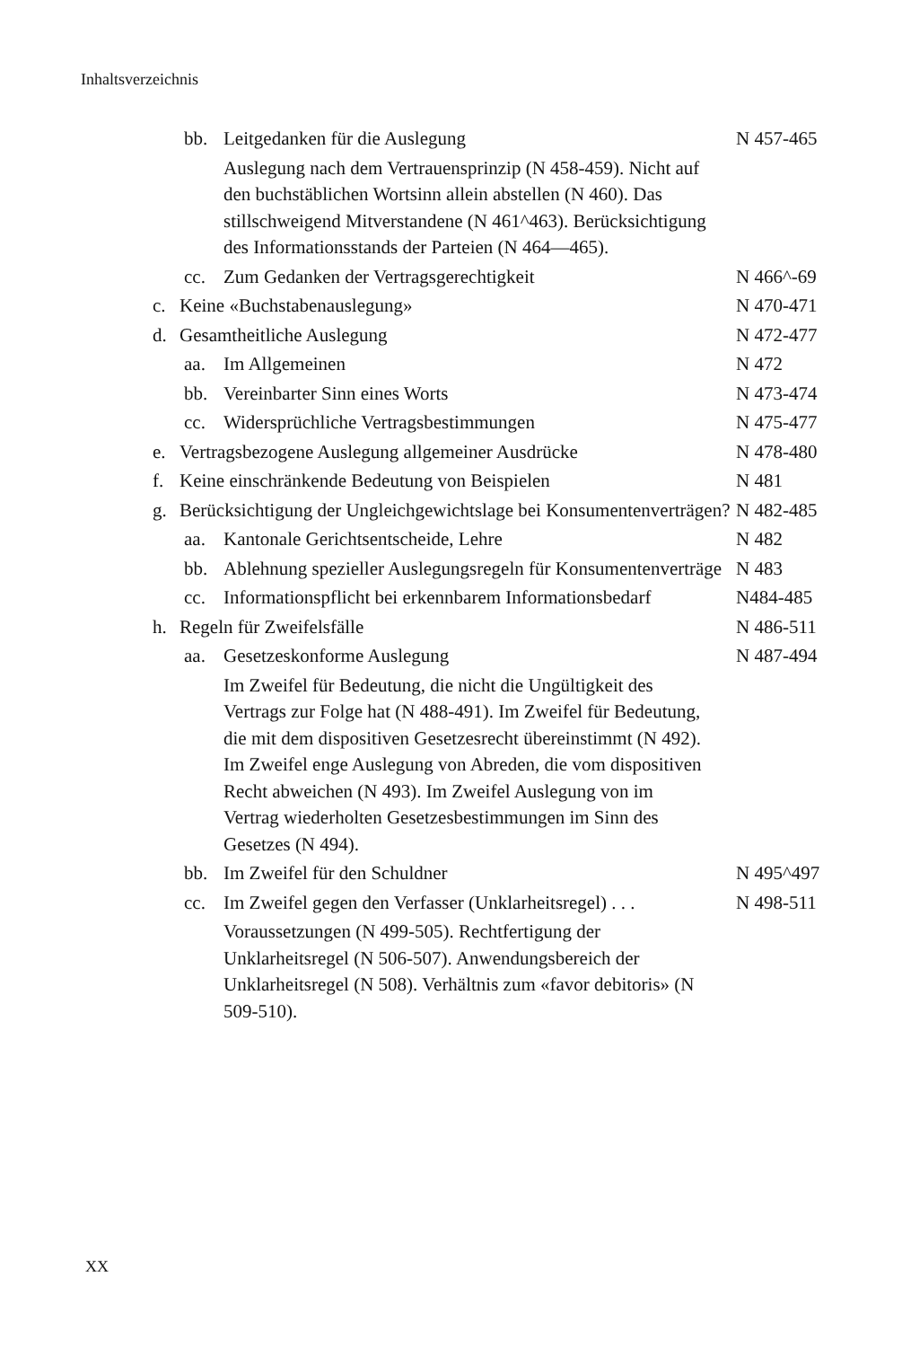Inhaltsverzeichnis
bb. Leitgedanken für die Auslegung N 457-465
Auslegung nach dem Vertrauensprinzip (N 458-459). Nicht auf den buchstäblichen Wortsinn allein abstellen (N 460). Das stillschweigend Mitverstandene (N 461^463). Berücksichtigung des Informations­stands der Parteien (N 464—465).
cc. Zum Gedanken der Vertragsgerechtigkeit N 466^-69
c. Keine «Buchstabenauslegung» N 470-471
d. Gesamtheitliche Auslegung N 472-477
aa. Im Allgemeinen N 472
bb. Vereinbarter Sinn eines Worts N 473-474
cc. Widersprüchliche Vertragsbestimmungen N 475-477
e. Vertragsbezogene Auslegung allgemeiner Ausdrücke N 478-480
f. Keine einschränkende Bedeutung von Beispielen N 481
g. Berücksichtigung der Ungleichgewichtslage bei Konsumen­tenverträgen? N 482-485
aa. Kantonale Gerichtsentscheide, Lehre N 482
bb. Ablehnung spezieller Auslegungsregeln für Konsumen­tenverträge N 483
cc. Informationspflicht bei erkennbarem Informations­bedarf N484-485
h. Regeln für Zweifelsfälle N 486-511
aa. Gesetzeskonforme Auslegung N 487-494
Im Zweifel für Bedeutung, die nicht die Ungültigkeit des Vertrags zur Folge hat (N 488-491). Im Zweifel für Bedeutung, die mit dem dispositiven Gesetzesrecht übereinstimmt (N 492). Im Zweifel enge Auslegung von Abreden, die vom dispositiven Recht abweichen (N 493). Im Zweifel Auslegung von im Vertrag wieder­holten Gesetzesbestimmungen im Sinn des Gesetzes (N 494).
bb. Im Zweifel für den Schuldner N 495^497
cc. Im Zweifel gegen den Verfasser (Unklarheitsregel) . . . N 498-511
Voraussetzungen (N 499-505). Rechtfertigung der Unklarheitsregel (N 506-507). Anwendungsbereich der Unklarheitsregel (N 508). Verhältnis zum «favor debitoris» (N 509-510).
XX